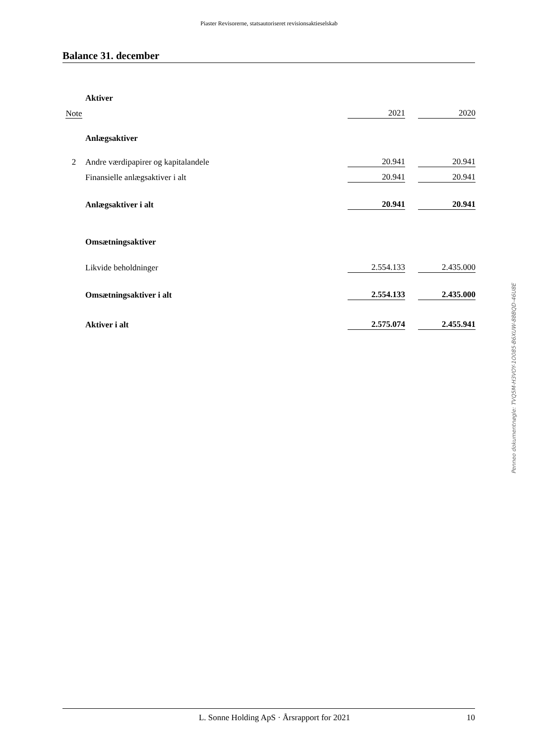Piaster Revisorerne, statsautoriseret revisionsaktieselskab
Balance 31. december
| | Aktiver | | | |
| Note | | 2021 | | 2020 |
| | Anlægsaktiver | | | |
| 2 | Andre værdipapirer og kapitalandele | 20.941 | | 20.941 |
| | Finansielle anlægsaktiver i alt | 20.941 | | 20.941 |
| | Anlægsaktiver i alt | 20.941 | | 20.941 |
| | Omsætningsaktiver | | | |
| | Likvide beholdninger | 2.554.133 | | 2.435.000 |
| | Omsætningsaktiver i alt | 2.554.133 | | 2.435.000 |
| | Aktiver i alt | 2.575.074 | | 2.455.941 |
Penneo dokumentnøgle: TVQ5M-H3VOY-1O085-B6XUW-88BQD-46U8E
L. Sonne Holding ApS · Årsrapport for 2021 10